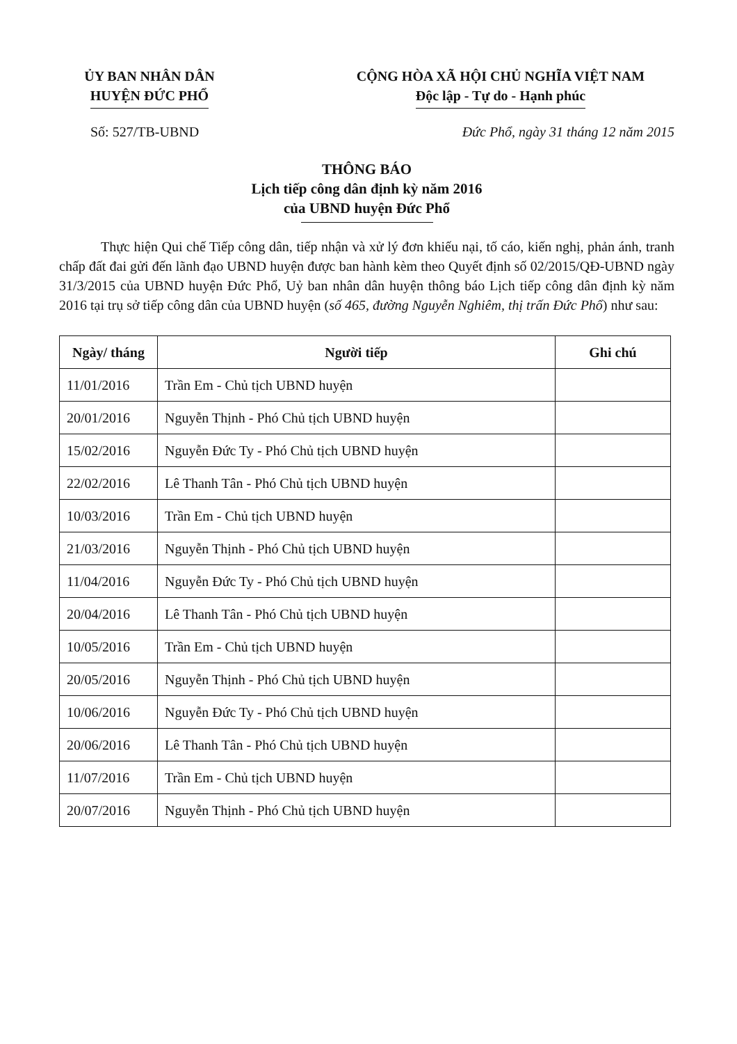ỦY BAN NHÂN DÂN
HUYỆN ĐỨC PHỔ
CỘNG HÒA XÃ HỘI CHỦ NGHĨA VIỆT NAM
Độc lập - Tự do - Hạnh phúc
Số: 527/TB-UBND Đức Phổ, ngày 31 tháng 12 năm 2015
THÔNG BÁO
Lịch tiếp công dân định kỳ năm 2016
của UBND huyện Đức Phổ
Thực hiện Qui chế Tiếp công dân, tiếp nhận và xử lý đơn khiếu nại, tố cáo, kiến nghị, phản ánh, tranh chấp đất đai gửi đến lãnh đạo UBND huyện được ban hành kèm theo Quyết định số 02/2015/QĐ-UBND ngày 31/3/2015 của UBND huyện Đức Phổ, Uỷ ban nhân dân huyện thông báo Lịch tiếp công dân định kỳ năm 2016 tại trụ sở tiếp công dân của UBND huyện (số 465, đường Nguyễn Nghiêm, thị trấn Đức Phổ) như sau:
| Ngày/ tháng | Người tiếp | Ghi chú |
| --- | --- | --- |
| 11/01/2016 | Trần Em - Chủ tịch UBND huyện | |
| 20/01/2016 | Nguyễn Thịnh - Phó Chủ tịch UBND huyện | |
| 15/02/2016 | Nguyễn Đức Ty - Phó Chủ tịch UBND huyện | |
| 22/02/2016 | Lê Thanh Tân - Phó Chủ tịch UBND huyện | |
| 10/03/2016 | Trần Em - Chủ tịch UBND huyện | |
| 21/03/2016 | Nguyễn Thịnh - Phó Chủ tịch UBND huyện | |
| 11/04/2016 | Nguyễn Đức Ty - Phó Chủ tịch UBND huyện | |
| 20/04/2016 | Lê Thanh Tân - Phó Chủ tịch UBND huyện | |
| 10/05/2016 | Trần Em - Chủ tịch UBND huyện | |
| 20/05/2016 | Nguyễn Thịnh - Phó Chủ tịch UBND huyện | |
| 10/06/2016 | Nguyễn Đức Ty - Phó Chủ tịch UBND huyện | |
| 20/06/2016 | Lê Thanh Tân - Phó Chủ tịch UBND huyện | |
| 11/07/2016 | Trần Em - Chủ tịch UBND huyện | |
| 20/07/2016 | Nguyễn Thịnh - Phó Chủ tịch UBND huyện | |